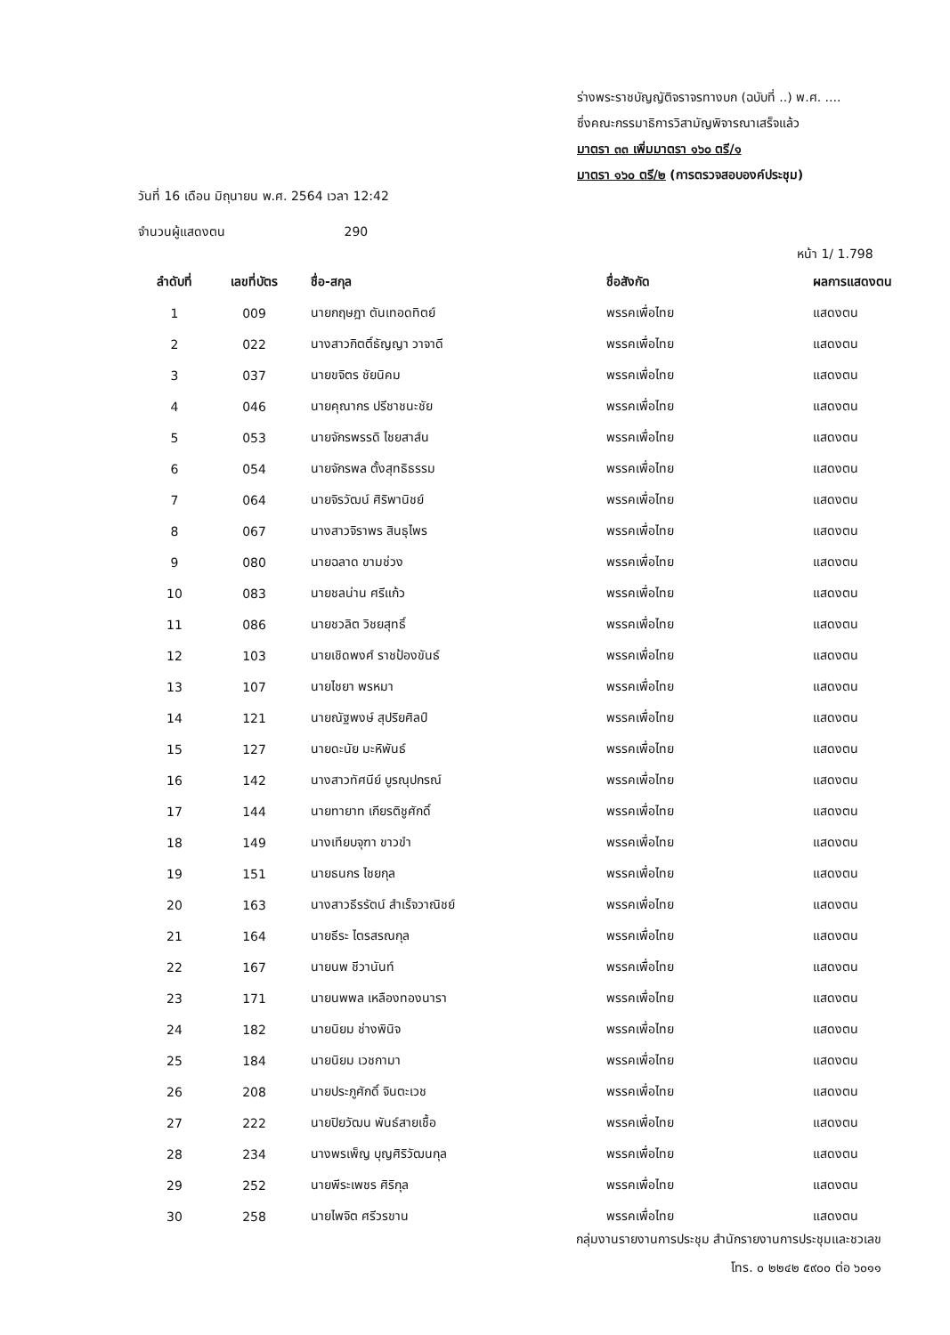ร่างพระราชบัญญัติจราจรทางบก (ฉบับที่ ..) พ.ศ. ....
ซึ่งคณะกรรมาธิการวิสามัญพิจารณาเสร็จแล้ว
มาตรา ๓๓ เพิ่มมาตรา ๑๖๐ ตรี/๑
มาตรา ๑๖๐ ตรี/๒ (การตรวจสอบองค์ประชุม)
วันที่ 16 เดือน มิถุนายน พ.ศ. 2564 เวลา 12:42
จำนวนผู้แสดงตน 290
หน้า 1/ 1.798
| ลำดับที่ | เลขที่บัตร | ชื่อ-สกุล | ชื่อสังกัด | ผลการแสดงตน |
| --- | --- | --- | --- | --- |
| 1 | 009 | นายกฤษฎา ตันเทอดทิตย์ | พรรคเพื่อไทย | แสดงตน |
| 2 | 022 | นางสาวกิตติ์ธัญญา วาจาดี | พรรคเพื่อไทย | แสดงตน |
| 3 | 037 | นายขจิตร ชัยนิคม | พรรคเพื่อไทย | แสดงตน |
| 4 | 046 | นายคุณากร ปรีชาชนะชัย | พรรคเพื่อไทย | แสดงตน |
| 5 | 053 | นายจักรพรรดิ ไชยสาส์น | พรรคเพื่อไทย | แสดงตน |
| 6 | 054 | นายจักรพล ตั้งสุทธิธรรม | พรรคเพื่อไทย | แสดงตน |
| 7 | 064 | นายจิรวัฒน์ ศิริพานิชย์ | พรรคเพื่อไทย | แสดงตน |
| 8 | 067 | นางสาวจิราพร สินธุไพร | พรรคเพื่อไทย | แสดงตน |
| 9 | 080 | นายฉลาด ขามช่วง | พรรคเพื่อไทย | แสดงตน |
| 10 | 083 | นายชลน่าน ศรีแก้ว | พรรคเพื่อไทย | แสดงตน |
| 11 | 086 | นายชวลิต วิชยสุทธิ์ | พรรคเพื่อไทย | แสดงตน |
| 12 | 103 | นายเชิดพงศ์ ราชป้องขันธ์ | พรรคเพื่อไทย | แสดงตน |
| 13 | 107 | นายไชยา พรหมา | พรรคเพื่อไทย | แสดงตน |
| 14 | 121 | นายณัฐพงษ์ สุปริยศิลป์ | พรรคเพื่อไทย | แสดงตน |
| 15 | 127 | นายดะนัย มะหิพันธ์ | พรรคเพื่อไทย | แสดงตน |
| 16 | 142 | นางสาวทัศนีย์ บูรณุปกรณ์ | พรรคเพื่อไทย | แสดงตน |
| 17 | 144 | นายทายาท เกียรติชูศักดิ์ | พรรคเพื่อไทย | แสดงตน |
| 18 | 149 | นางเทียบจุฑา ขาวขำ | พรรคเพื่อไทย | แสดงตน |
| 19 | 151 | นายธนกร ไชยกุล | พรรคเพื่อไทย | แสดงตน |
| 20 | 163 | นางสาวธีรรัตน์ สำเร็จวาณิชย์ | พรรคเพื่อไทย | แสดงตน |
| 21 | 164 | นายธีระ ไตรสรณกุล | พรรคเพื่อไทย | แสดงตน |
| 22 | 167 | นายนพ ชีวานันท์ | พรรคเพื่อไทย | แสดงตน |
| 23 | 171 | นายนพพล เหลืองทองนารา | พรรคเพื่อไทย | แสดงตน |
| 24 | 182 | นายนิยม ช่างพินิจ | พรรคเพื่อไทย | แสดงตน |
| 25 | 184 | นายนิยม เวชกามา | พรรคเพื่อไทย | แสดงตน |
| 26 | 208 | นายประภูศักดิ์ จินตะเวช | พรรคเพื่อไทย | แสดงตน |
| 27 | 222 | นายปิยวัฒน พันธ์สายเชื้อ | พรรคเพื่อไทย | แสดงตน |
| 28 | 234 | นางพรเพ็ญ บุญศิริวัฒนกุล | พรรคเพื่อไทย | แสดงตน |
| 29 | 252 | นายพีระเพชร ศิริกุล | พรรคเพื่อไทย | แสดงตน |
| 30 | 258 | นายไพจิต ศรีวรขาน | พรรคเพื่อไทย | แสดงตน |
กลุ่มงานรายงานการประชุม สำนักรายงานการประชุมและชวเลข
โทร. ๐ ๒๒๔๒ ๕๙๐๐ ต่อ ๖๐๑๑